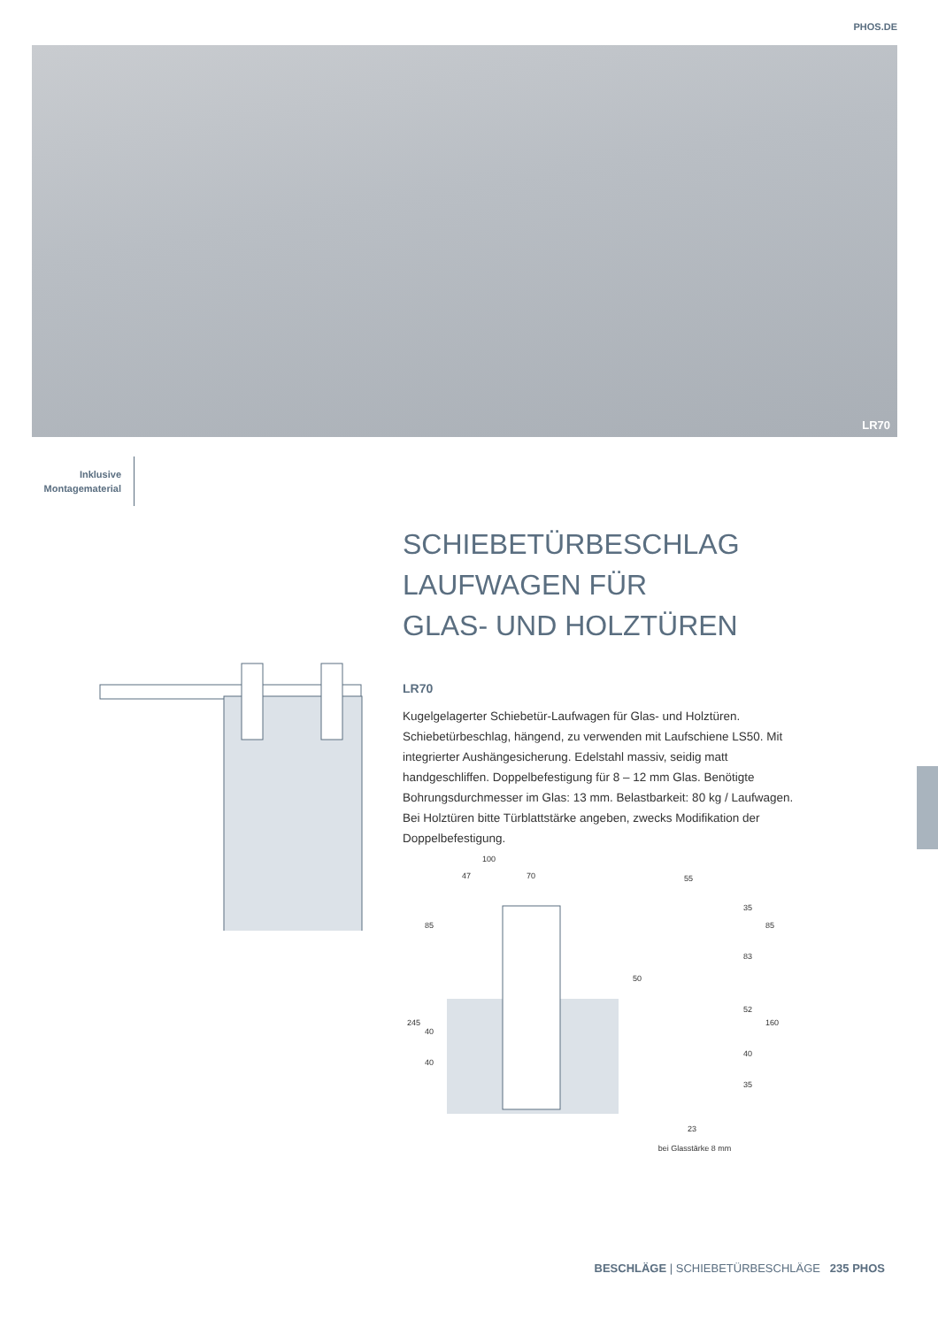PHOS.DE
LR70
Inklusive
Montagematerial
SCHIEBETÜRBESCHLAG
LAUFWAGEN FÜR
GLAS- UND HOLZTÜREN
LR70
Kugelgelagerter Schiebetür-Laufwagen für Glas- und Holztüren. Schiebetürbeschlag, hängend, zu verwenden mit Laufschiene LS50. Mit integrierter Aushängesicherung. Edelstahl massiv, seidig matt handgeschliffen. Doppelbefestigung für 8 – 12 mm Glas. Benötigte Bohrungsdurchmesser im Glas: 13 mm. Belastbarkeit: 80 kg / Laufwagen. Bei Holztüren bitte Türblattstärke angeben, zwecks Modifikation der Doppelbefestigung.
100
47
70
55
245
85
40
40
50
35
83
52
40
35
85
160
23
bei Glasstärke 8 mm
BESCHLÄGE | SCHIEBETÜRBESCHLÄGE 235 PHOS